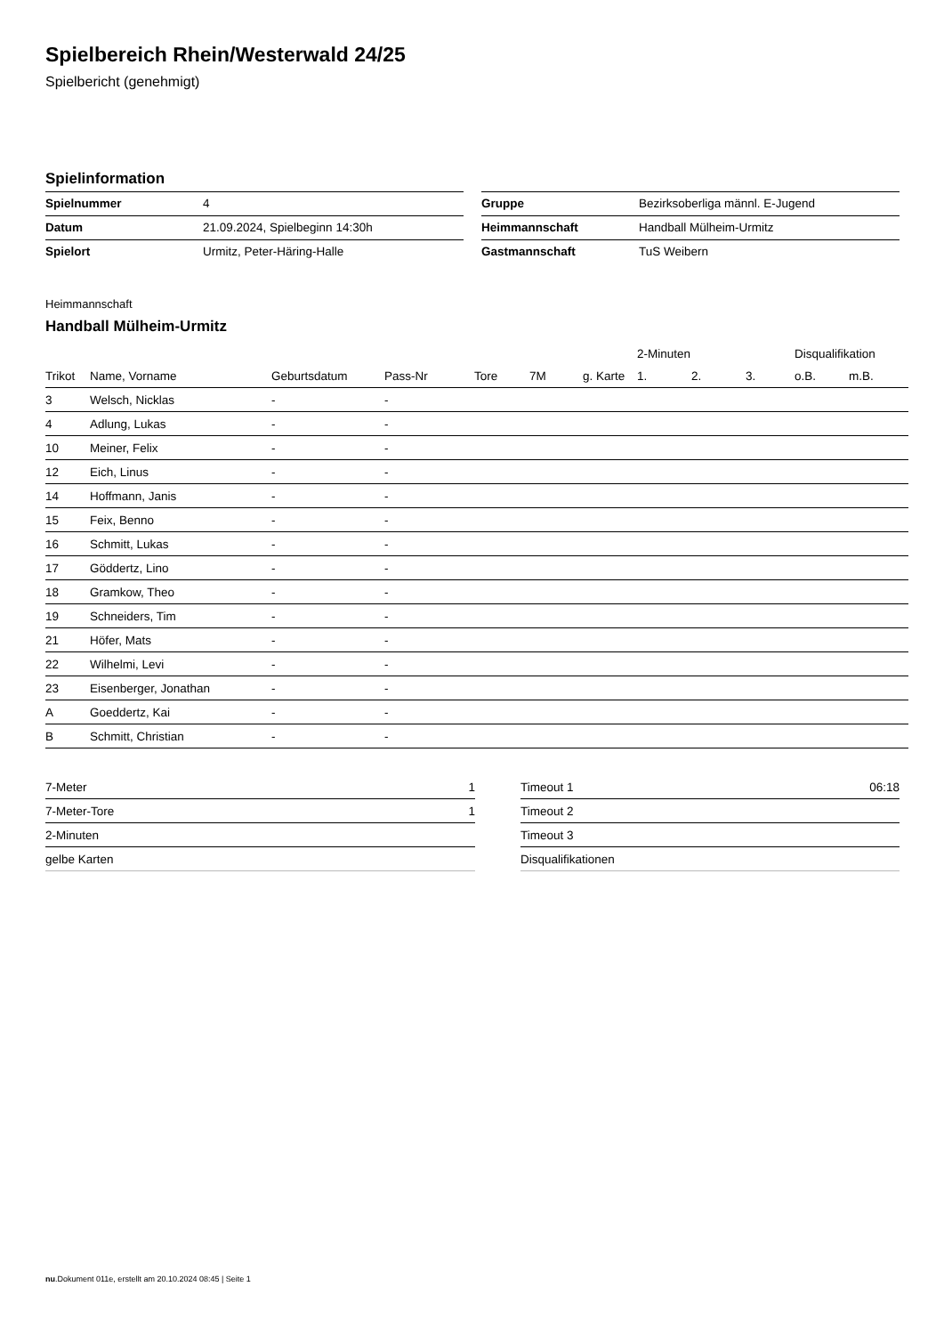Spielbereich Rhein/Westerwald 24/25
Spielbericht (genehmigt)
Spielinformation
| Spielnummer | 4 |
| Datum | 21.09.2024, Spielbeginn 14:30h |
| Spielort | Urmitz, Peter-Häring-Halle |
| Gruppe | Bezirksoberliga männl. E-Jugend |
| Heimmannschaft | Handball Mülheim-Urmitz |
| Gastmannschaft | TuS Weibern |
Heimmannschaft
Handball Mülheim-Urmitz
| | | | | | | | 2-Minuten | | | Disqualifikation | |
| --- | --- | --- | --- | --- | --- | --- | --- | --- | --- | --- | --- |
| Trikot | Name, Vorname | Geburtsdatum | Pass-Nr | Tore | 7M | g. Karte | 1. | 2. | 3. | o.B. | m.B. |
| 3 | Welsch, Nicklas | - | - | | | | | | | | |
| 4 | Adlung, Lukas | - | - | | | | | | | | |
| 10 | Meiner, Felix | - | - | | | | | | | | |
| 12 | Eich, Linus | - | - | | | | | | | | |
| 14 | Hoffmann, Janis | - | - | | | | | | | | |
| 15 | Feix, Benno | - | - | | | | | | | | |
| 16 | Schmitt, Lukas | - | - | | | | | | | | |
| 17 | Göddertz, Lino | - | - | | | | | | | | |
| 18 | Gramkow, Theo | - | - | | | | | | | | |
| 19 | Schneiders, Tim | - | - | | | | | | | | |
| 21 | Höfer, Mats | - | - | | | | | | | | |
| 22 | Wilhelmi, Levi | - | - | | | | | | | | |
| 23 | Eisenberger, Jonathan | - | - | | | | | | | | |
| A | Goeddertz, Kai | - | - | | | | | | | | |
| B | Schmitt, Christian | - | - | | | | | | | | |
| 7-Meter | 1 |
| 7-Meter-Tore | 1 |
| 2-Minuten | |
| gelbe Karten | |
| Timeout 1 | 06:18 |
| Timeout 2 | |
| Timeout 3 | |
| Disqualifikationen | |
nu.Dokument 011e, erstellt am 20.10.2024 08:45 | Seite 1